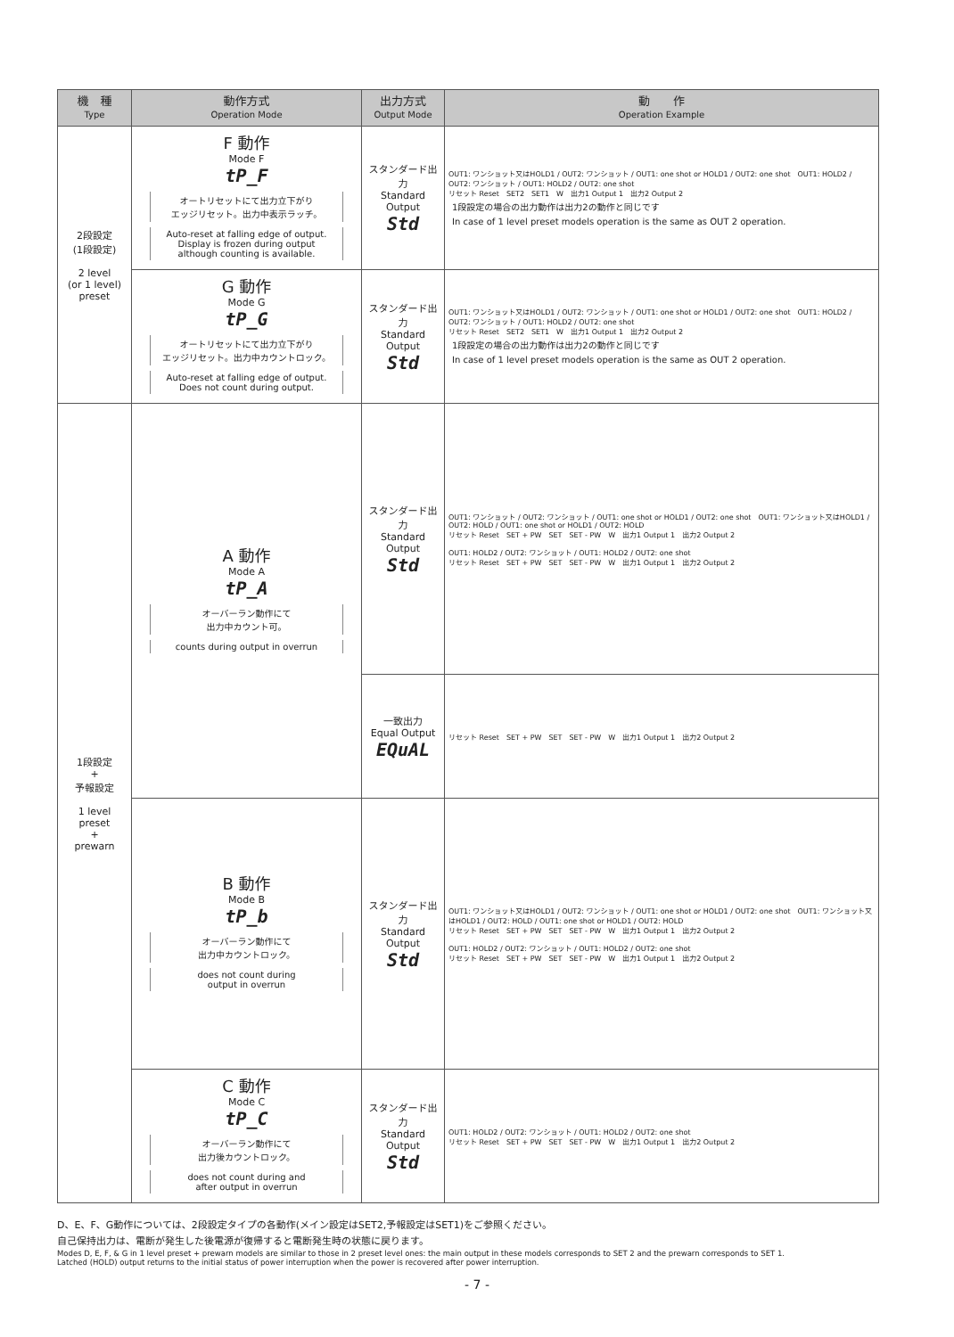| 機 種 Type | 動作方式 Operation Mode | 出力方式 Output Mode | 動 作 Operation Example |
| --- | --- | --- | --- |
| 2段設定 (1段設定) 2 level (or 1 level) preset | F 動作 Mode F tP_F オートリセットにて出力立下がり エッジリセット。出力中表示ラッチ。 Auto-reset at falling edge of output. Display is frozen during output although counting is available. | スタンダード出力 Standard Output Std | OUT1: ワンショット又はHOLD1 / OUT2: ワンショット / OUT1: one shot or HOLD1 / OUT2: one shot OUT1: HOLD2 / OUT2: ワンショット / OUT1: HOLD2 / OUT2: one shot リセット Reset SET2 SET1 W 出力1 Output 1 出力2 Output 2 1段設定の場合の出力動作は出力2の動作と同じです In case of 1 level preset models operation is the same as OUT 2 operation. |
| | G 動作 Mode G tP_G オートリセットにて出力立下がり エッジリセット。出力中カウントロック。 Auto-reset at falling edge of output. Does not count during output. | スタンダード出力 Standard Output Std | OUT1: ワンショット又はHOLD1 / OUT2: ワンショット / OUT1: one shot or HOLD1 / OUT2: one shot OUT1: HOLD2 / OUT2: ワンショット / OUT1: HOLD2 / OUT2: one shot リセット Reset SET2 SET1 W 出力1 Output 1 出力2 Output 2 1段設定の場合の出力動作は出力2の動作と同じです In case of 1 level preset models operation is the same as OUT 2 operation. |
| 1段設定 + 予報設定 1 level preset + prewarn | A 動作 Mode A tP_A オーバーラン動作にて 出力中カウント可。 counts during output in overrun | スタンダード出力 Standard Output Std | OUT1: ワンショット / OUT2: ワンショット / OUT1: one shot or HOLD1 / OUT2: one shot OUT1: ワンショット又はHOLD1 / OUT2: HOLD / OUT1: one shot or HOLD1 / OUT2: HOLD リセット Reset SET + PW SET SET - PW W 出力1 Output 1 出力2 Output 2 OUT1: HOLD2 / OUT2: ワンショット / OUT1: HOLD2 / OUT2: one shot リセット Reset SET + PW SET SET - PW W 出力1 Output 1 出力2 Output 2 |
| | | 一致出力 Equal Output EQuAL | リセット Reset SET + PW SET SET - PW W 出力1 Output 1 出力2 Output 2 |
| | B 動作 Mode B tP_b オーバーラン動作にて 出力中カウントロック。 does not count during output in overrun | スタンダード出力 Standard Output Std | OUT1: ワンショット又はHOLD1 / OUT2: ワンショット / OUT1: one shot or HOLD1 / OUT2: one shot OUT1: ワンショット又はHOLD1 / OUT2: HOLD / OUT1: one shot or HOLD1 / OUT2: HOLD リセット Reset SET + PW SET SET - PW W 出力1 Output 1 出力2 Output 2 OUT1: HOLD2 / OUT2: ワンショット / OUT1: HOLD2 / OUT2: one shot リセット Reset SET + PW SET SET - PW W 出力1 Output 1 出力2 Output 2 |
| | C 動作 Mode C tP_C オーバーラン動作にて 出力後カウントロック。 does not count during and after output in overrun | スタンダード出力 Standard Output Std | OUT1: HOLD2 / OUT2: ワンショット / OUT1: HOLD2 / OUT2: one shot リセット Reset SET + PW SET SET - PW W 出力1 Output 1 出力2 Output 2 |
D、E、F、G動作については、2段設定タイプの各動作(メイン設定はSET2,予報設定はSET1)をご参照ください。
自己保持出力は、電断が発生した後電源が復帰すると電断発生時の状態に戻ります。
Modes D, E, F, & G in 1 level preset + prewarn models are similar to those in 2 preset level ones: the main output in these models corresponds to SET 2 and the prewarn corresponds to SET 1.
Latched (HOLD) output returns to the initial status of power interruption when the power is recovered after power interruption.
- 7 -